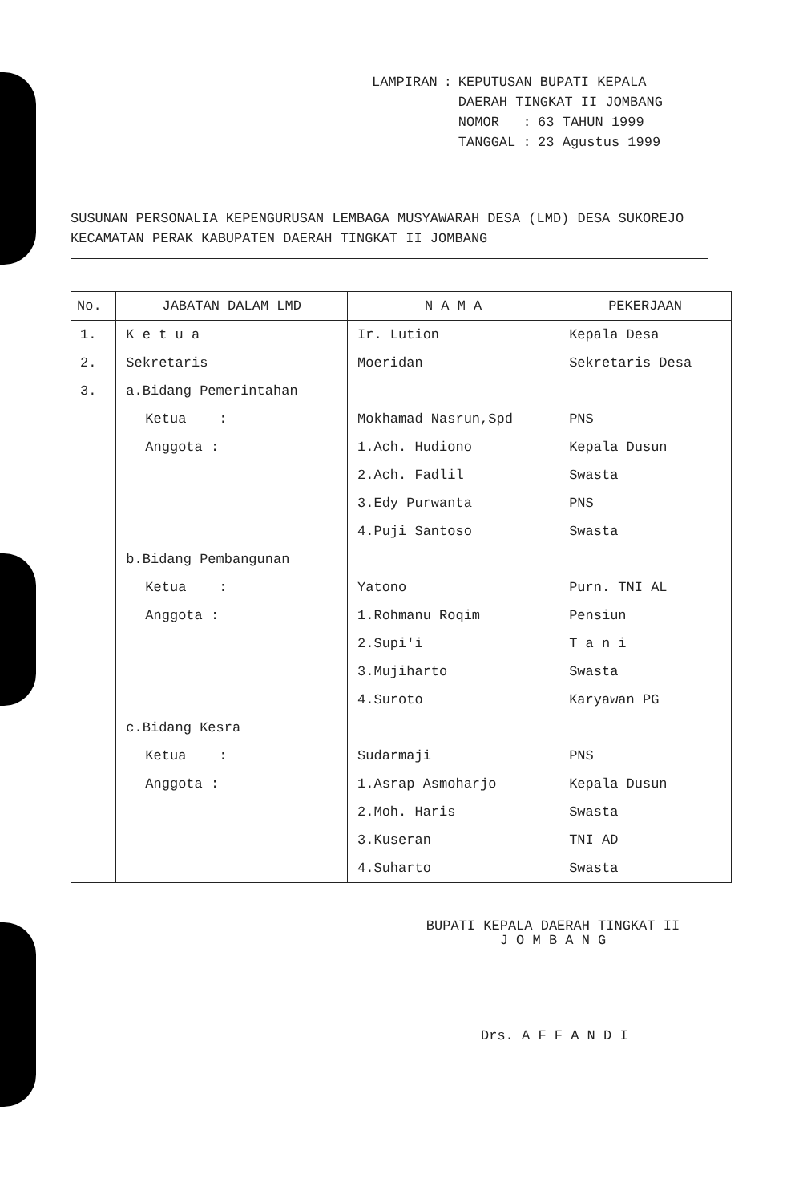| LAMPIRAN | : | KEPUTUSAN BUPATI KEPALA DAERAH TINGKAT II JOMBANG | | |
| | | NOMOR | : | 63 TAHUN 1999 |
| | | TANGGAL | : | 23 Agustus 1999 |
SUSUNAN PERSONALIA KEPENGURUSAN LEMBAGA MUSYAWARAH DESA (LMD) DESA SUKOREJO KECAMATAN PERAK KABUPATEN DAERAH TINGKAT II JOMBANG
| No. | JABATAN DALAM LMD | N A M A | PEKERJAAN |
| --- | --- | --- | --- |
| 1. | K e t u a | Ir. Lution | Kepala Desa |
| 2. | Sekretaris | Moeridan | Sekretaris Desa |
| 3. | a.Bidang Pemerintahan | | |
| | Ketua : | Mokhamad Nasrun,Spd | PNS |
| | Anggota : | 1.Ach. Hudiono | Kepala Dusun |
| | | 2.Ach. Fadlil | Swasta |
| | | 3.Edy Purwanta | PNS |
| | | 4.Puji Santoso | Swasta |
| | b.Bidang Pembangunan | | |
| | Ketua : | Yatono | Purn. TNI AL |
| | Anggota : | 1.Rohmanu Roqim | Pensiun |
| | | 2.Supi'i | T a n i |
| | | 3.Mujiharto | Swasta |
| | | 4.Suroto | Karyawan PG |
| | c.Bidang Kesra | | |
| | Ketua : | Sudarmaji | PNS |
| | Anggota : | 1.Asrap Asmoharjo | Kepala Dusun |
| | | 2.Moh. Haris | Swasta |
| | | 3.Kuseran | TNI AD |
| | | 4.Suharto | Swasta |
BUPATI KEPALA DAERAH TINGKAT II
J O M B A N G
Drs. A F F A N D I